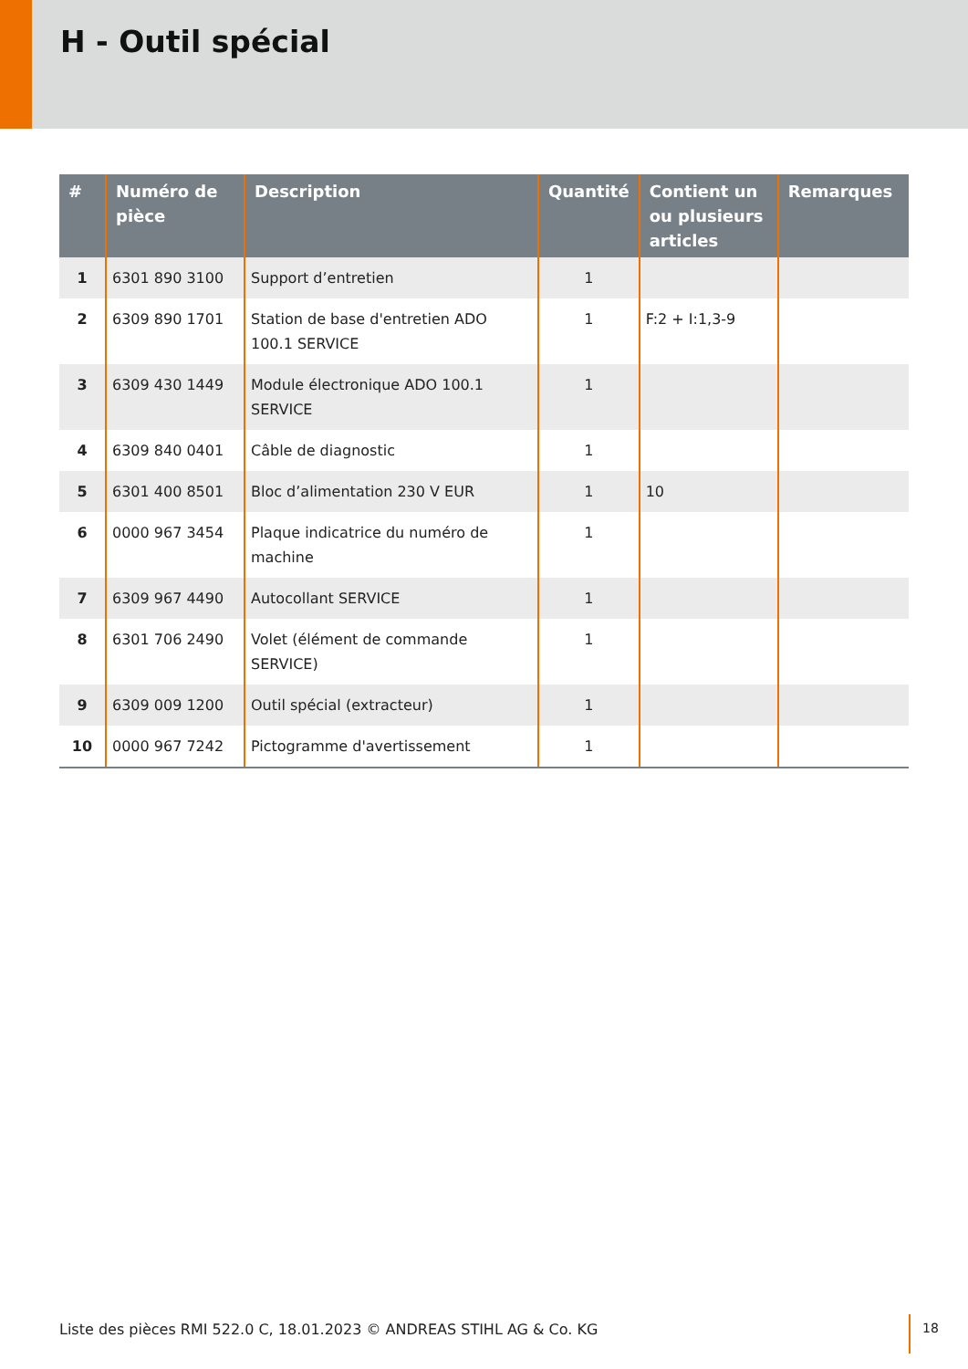H - Outil spécial
| # | Numéro de pièce | Description | Quantité | Contient un ou plusieurs articles | Remarques |
| --- | --- | --- | --- | --- | --- |
| 1 | 6301 890 3100 | Support d’entretien | 1 | | |
| 2 | 6309 890 1701 | Station de base d'entretien ADO 100.1 SERVICE | 1 | F:2 + I:1,3-9 | |
| 3 | 6309 430 1449 | Module électronique ADO 100.1 SERVICE | 1 | | |
| 4 | 6309 840 0401 | Câble de diagnostic | 1 | | |
| 5 | 6301 400 8501 | Bloc d’alimentation 230 V EUR | 1 | 10 | |
| 6 | 0000 967 3454 | Plaque indicatrice du numéro de machine | 1 | | |
| 7 | 6309 967 4490 | Autocollant SERVICE | 1 | | |
| 8 | 6301 706 2490 | Volet (élément de commande SERVICE) | 1 | | |
| 9 | 6309 009 1200 | Outil spécial (extracteur) | 1 | | |
| 10 | 0000 967 7242 | Pictogramme d'avertissement | 1 | | |
Liste des pièces RMI 522.0 C, 18.01.2023 © ANDREAS STIHL AG & Co. KG
18